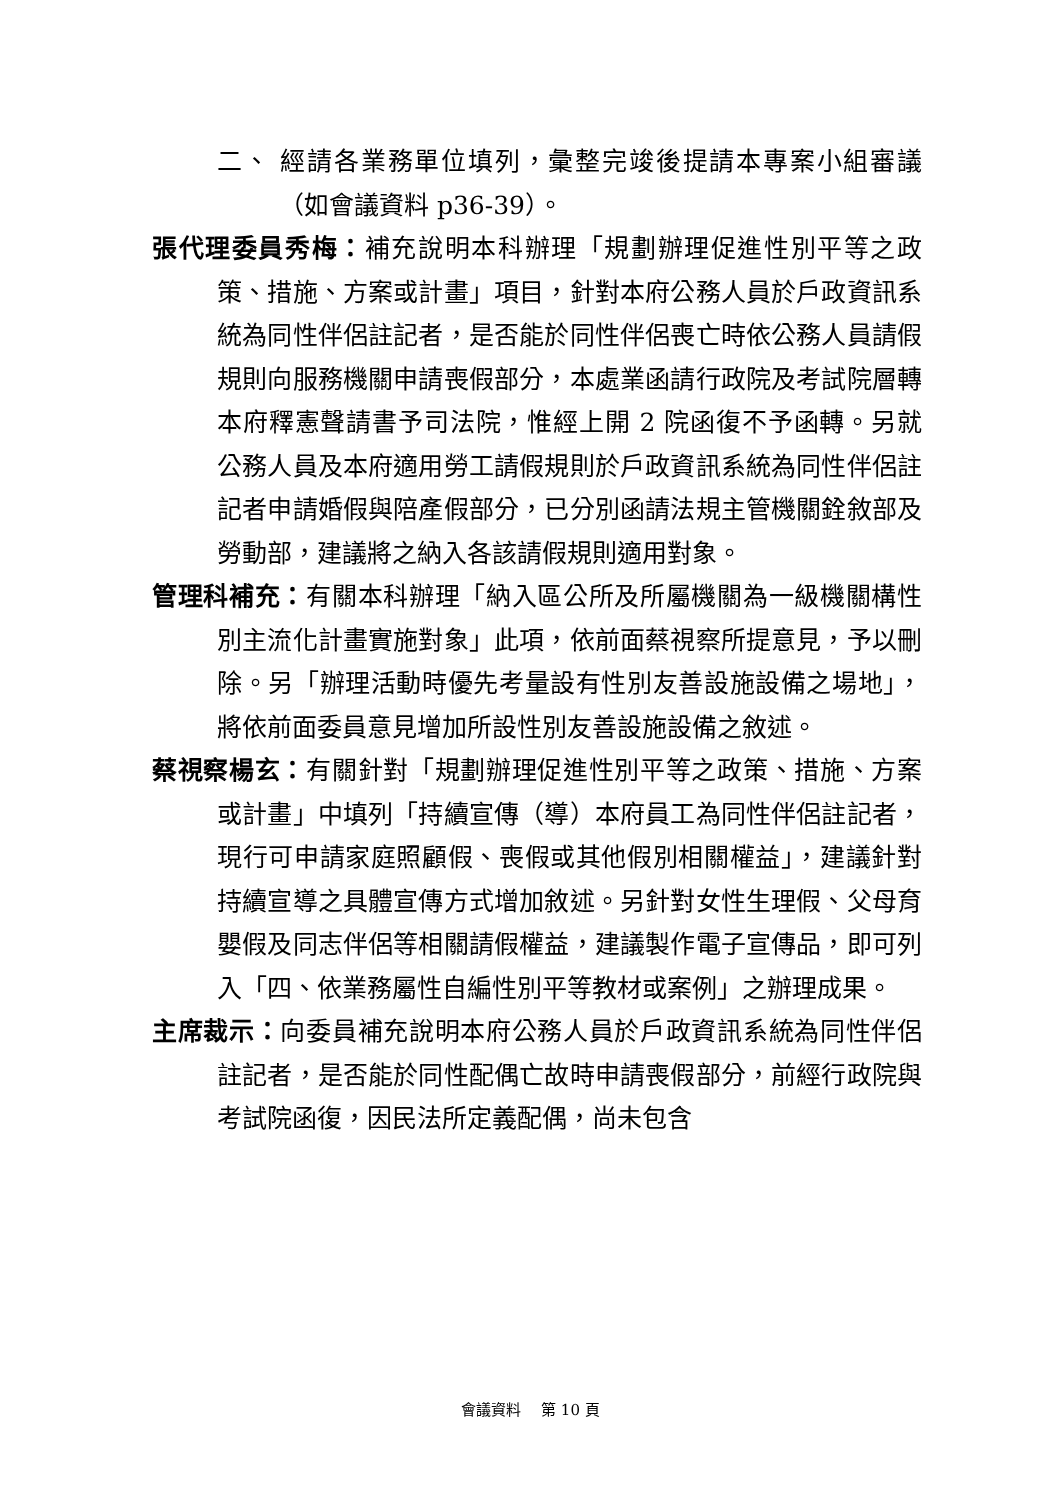二、 經請各業務單位填列，彙整完竣後提請本專案小組審議（如會議資料 p36-39）。
張代理委員秀梅：補充說明本科辦理「規劃辦理促進性別平等之政策、措施、方案或計畫」項目，針對本府公務人員於戶政資訊系統為同性伴侶註記者，是否能於同性伴侶喪亡時依公務人員請假規則向服務機關申請喪假部分，本處業函請行政院及考試院層轉本府釋憲聲請書予司法院，惟經上開 2 院函復不予函轉。另就公務人員及本府適用勞工請假規則於戶政資訊系統為同性伴侶註記者申請婚假與陪產假部分，已分別函請法規主管機關銓敘部及勞動部，建議將之納入各該請假規則適用對象。
管理科補充：有關本科辦理「納入區公所及所屬機關為一級機關構性別主流化計畫實施對象」此項，依前面蔡視察所提意見，予以刪除。另「辦理活動時優先考量設有性別友善設施設備之場地」，將依前面委員意見增加所設性別友善設施設備之敘述。
蔡視察楊玄：有關針對「規劃辦理促進性別平等之政策、措施、方案或計畫」中填列「持續宣傳（導）本府員工為同性伴侶註記者，現行可申請家庭照顧假、喪假或其他假別相關權益」，建議針對持續宣導之具體宣傳方式增加敘述。另針對女性生理假、父母育嬰假及同志伴侶等相關請假權益，建議製作電子宣傳品，即可列入「四、依業務屬性自編性別平等教材或案例」之辦理成果。
主席裁示：向委員補充說明本府公務人員於戶政資訊系統為同性伴侶註記者，是否能於同性配偶亡故時申請喪假部分，前經行政院與考試院函復，因民法所定義配偶，尚未包含
會議資料　 第 10 頁